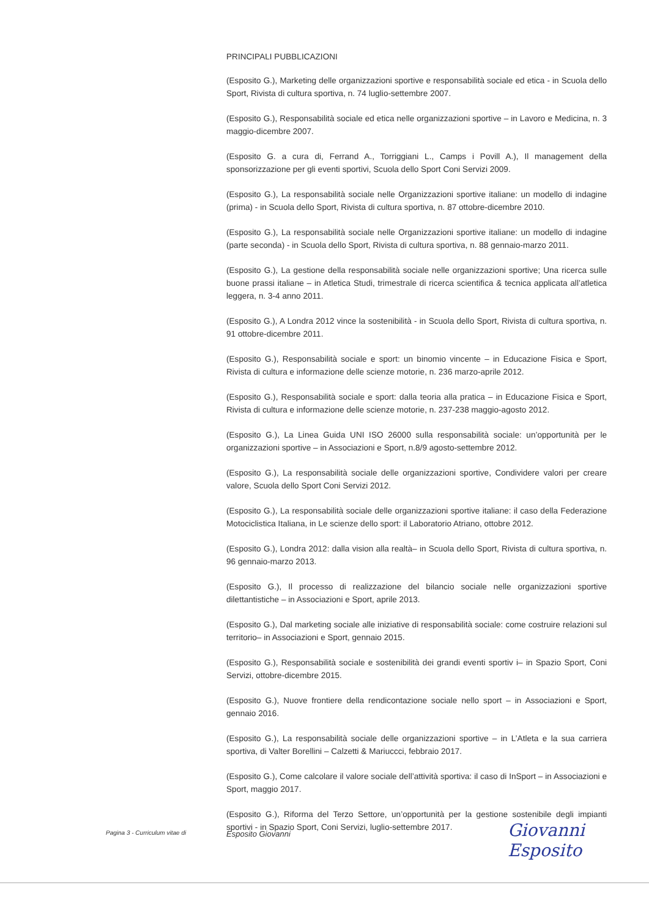PRINCIPALI PUBBLICAZIONI
(Esposito G.), Marketing delle organizzazioni sportive e responsabilità sociale ed etica - in Scuola dello Sport, Rivista di cultura sportiva, n. 74 luglio-settembre 2007.
(Esposito G.), Responsabilità sociale ed etica nelle organizzazioni sportive – in Lavoro e Medicina, n. 3 maggio-dicembre 2007.
(Esposito G. a cura di, Ferrand A., Torriggiani L., Camps i Povill A.), Il management della sponsorizzazione per gli eventi sportivi, Scuola dello Sport Coni Servizi 2009.
(Esposito G.), La responsabilità sociale nelle Organizzazioni sportive italiane: un modello di indagine (prima) - in Scuola dello Sport, Rivista di cultura sportiva, n. 87 ottobre-dicembre 2010.
(Esposito G.), La responsabilità sociale nelle Organizzazioni sportive italiane: un modello di indagine (parte seconda) - in Scuola dello Sport, Rivista di cultura sportiva, n. 88 gennaio-marzo 2011.
(Esposito G.), La gestione della responsabilità sociale nelle organizzazioni sportive; Una ricerca sulle buone prassi italiane – in Atletica Studi, trimestrale di ricerca scientifica & tecnica applicata all’atletica leggera, n. 3-4 anno 2011.
(Esposito G.), A Londra 2012 vince la sostenibilità - in Scuola dello Sport, Rivista di cultura sportiva, n. 91 ottobre-dicembre 2011.
(Esposito G.), Responsabilità sociale e sport: un binomio vincente – in Educazione Fisica e Sport, Rivista di cultura e informazione delle scienze motorie, n. 236 marzo-aprile 2012.
(Esposito G.), Responsabilità sociale e sport: dalla teoria alla pratica – in Educazione Fisica e Sport, Rivista di cultura e informazione delle scienze motorie, n. 237-238 maggio-agosto 2012.
(Esposito G.), La Linea Guida UNI ISO 26000 sulla responsabilità sociale: un’opportunità per le organizzazioni sportive – in Associazioni e Sport, n.8/9 agosto-settembre 2012.
(Esposito G.), La responsabilità sociale delle organizzazioni sportive, Condividere valori per creare valore, Scuola dello Sport Coni Servizi 2012.
(Esposito G.), La responsabilità sociale delle organizzazioni sportive italiane: il caso della Federazione Motociclistica Italiana, in Le scienze dello sport: il Laboratorio Atriano, ottobre 2012.
(Esposito G.), Londra 2012: dalla vision alla realtà– in Scuola dello Sport, Rivista di cultura sportiva, n. 96 gennaio-marzo 2013.
(Esposito G.), Il processo di realizzazione del bilancio sociale nelle organizzazioni sportive dilettantistiche – in Associazioni e Sport, aprile 2013.
(Esposito G.), Dal marketing sociale alle iniziative di responsabilità sociale: come costruire relazioni sul territorio– in Associazioni e Sport, gennaio 2015.
(Esposito G.), Responsabilità sociale e sostenibilità dei grandi eventi sportiv i– in Spazio Sport, Coni Servizi, ottobre-dicembre 2015.
(Esposito G.), Nuove frontiere della rendicontazione sociale nello sport – in Associazioni e Sport, gennaio 2016.
(Esposito G.), La responsabilità sociale delle organizzazioni sportive – in L’Atleta e la sua carriera sportiva, di Valter Borellini – Calzetti & Mariuccci, febbraio 2017.
(Esposito G.), Come calcolare il valore sociale dell’attività sportiva: il caso di InSport – in Associazioni e Sport, maggio 2017.
(Esposito G.), Riforma del Terzo Settore, un’opportunità per la gestione sostenibile degli impianti sportivi - in Spazio Sport, Coni Servizi, luglio-settembre 2017.
Pagina 3 - Curriculum vitae di Esposito Giovanni Giovanni Esposito